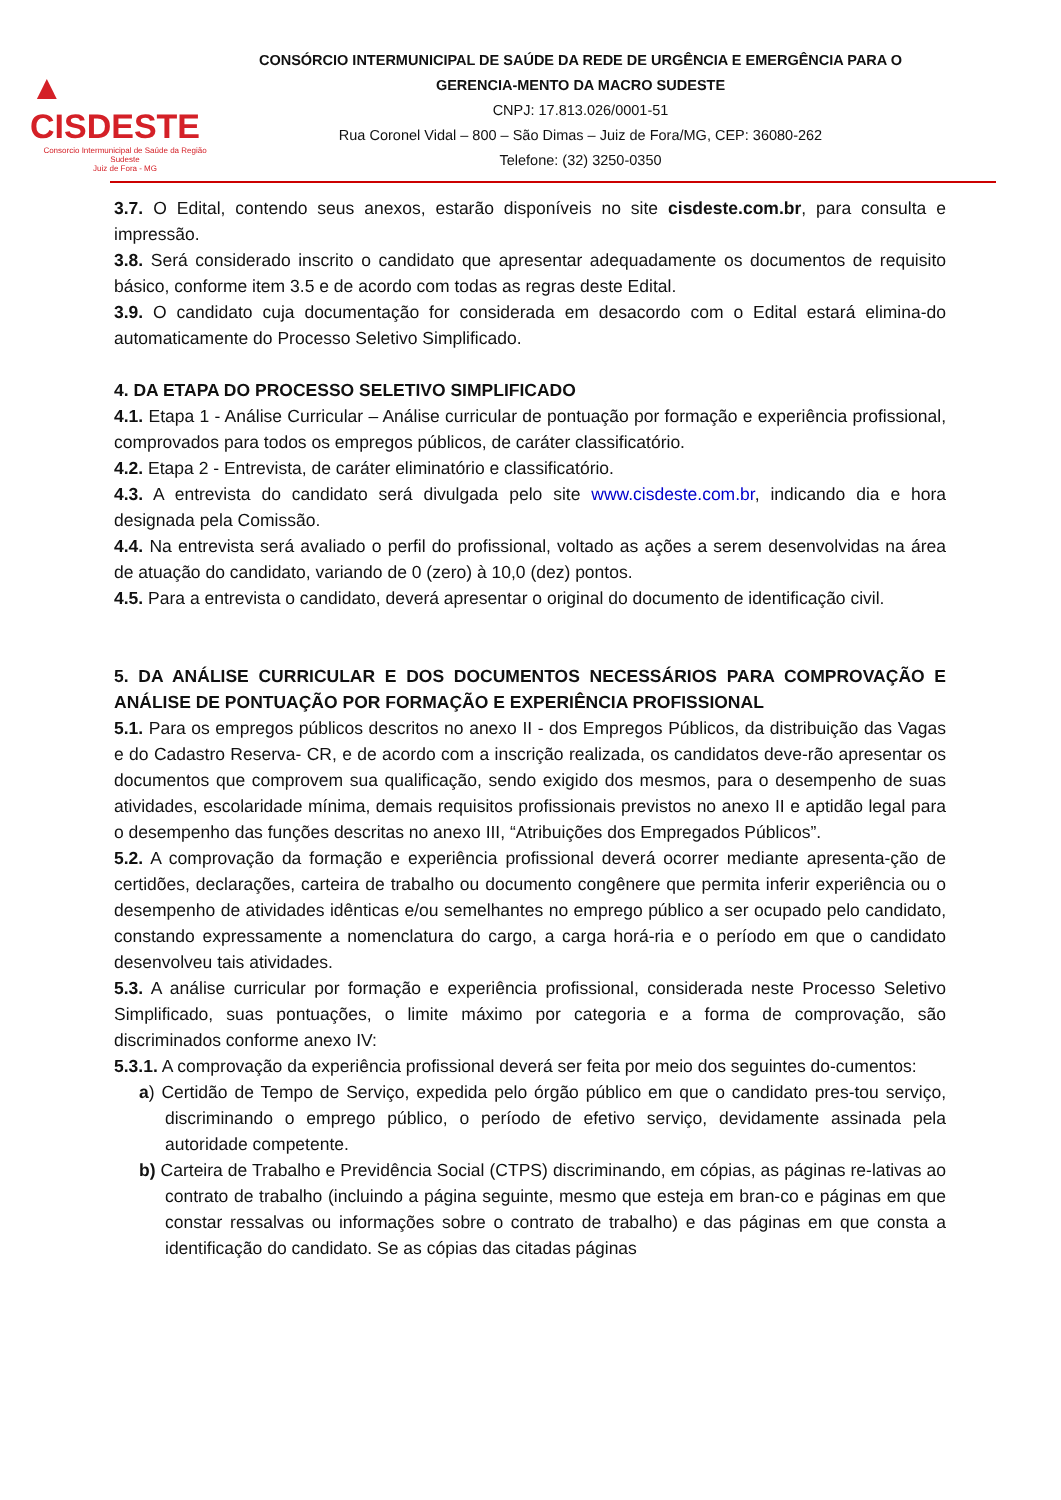▲ CISDESTE
Consorcio Intermunicipal de Saúde da Região Sudeste
Juiz de Fora - MG
CONSÓRCIO INTERMUNICIPAL DE SAÚDE DA REDE DE URGÊNCIA E EMERGÊNCIA PARA O GERENCIA-MENTO DA MACRO SUDESTE
CNPJ: 17.813.026/0001-51
Rua Coronel Vidal – 800 – São Dimas – Juiz de Fora/MG, CEP: 36080-262
Telefone: (32) 3250-0350
3.7. O Edital, contendo seus anexos, estarão disponíveis no site cisdeste.com.br, para consulta e impressão.
3.8. Será considerado inscrito o candidato que apresentar adequadamente os documentos de requisito básico, conforme item 3.5 e de acordo com todas as regras deste Edital.
3.9. O candidato cuja documentação for considerada em desacordo com o Edital estará elimina-do automaticamente do Processo Seletivo Simplificado.
4. DA ETAPA DO PROCESSO SELETIVO SIMPLIFICADO
4.1. Etapa 1 - Análise Curricular – Análise curricular de pontuação por formação e experiência profissional, comprovados para todos os empregos públicos, de caráter classificatório.
4.2. Etapa 2 - Entrevista, de caráter eliminatório e classificatório.
4.3. A entrevista do candidato será divulgada pelo site www.cisdeste.com.br, indicando dia e hora designada pela Comissão.
4.4. Na entrevista será avaliado o perfil do profissional, voltado as ações a serem desenvolvidas na área de atuação do candidato, variando de 0 (zero) à 10,0 (dez) pontos.
4.5. Para a entrevista o candidato, deverá apresentar o original do documento de identificação civil.
5. DA ANÁLISE CURRICULAR E DOS DOCUMENTOS NECESSÁRIOS PARA COMPROVAÇÃO E ANÁLISE DE PONTUAÇÃO POR FORMAÇÃO E EXPERIÊNCIA PROFISSIONAL
5.1. Para os empregos públicos descritos no anexo II - dos Empregos Públicos, da distribuição das Vagas e do Cadastro Reserva- CR, e de acordo com a inscrição realizada, os candidatos deve-rão apresentar os documentos que comprovem sua qualificação, sendo exigido dos mesmos, para o desempenho de suas atividades, escolaridade mínima, demais requisitos profissionais previstos no anexo II e aptidão legal para o desempenho das funções descritas no anexo III, “Atribuições dos Empregados Públicos”.
5.2. A comprovação da formação e experiência profissional deverá ocorrer mediante apresenta-ção de certidões, declarações, carteira de trabalho ou documento congênere que permita inferir experiência ou o desempenho de atividades idênticas e/ou semelhantes no emprego público a ser ocupado pelo candidato, constando expressamente a nomenclatura do cargo, a carga horá-ria e o período em que o candidato desenvolveu tais atividades.
5.3. A análise curricular por formação e experiência profissional, considerada neste Processo Seletivo Simplificado, suas pontuações, o limite máximo por categoria e a forma de comprovação, são discriminados conforme anexo IV:
5.3.1. A comprovação da experiência profissional deverá ser feita por meio dos seguintes do-cumentos:
a) Certidão de Tempo de Serviço, expedida pelo órgão público em que o candidato pres-tou serviço, discriminando o emprego público, o período de efetivo serviço, devidamente assinada pela autoridade competente.
b) Carteira de Trabalho e Previdência Social (CTPS) discriminando, em cópias, as páginas re-lativas ao contrato de trabalho (incluindo a página seguinte, mesmo que esteja em bran-co e páginas em que constar ressalvas ou informações sobre o contrato de trabalho) e das páginas em que consta a identificação do candidato. Se as cópias das citadas páginas